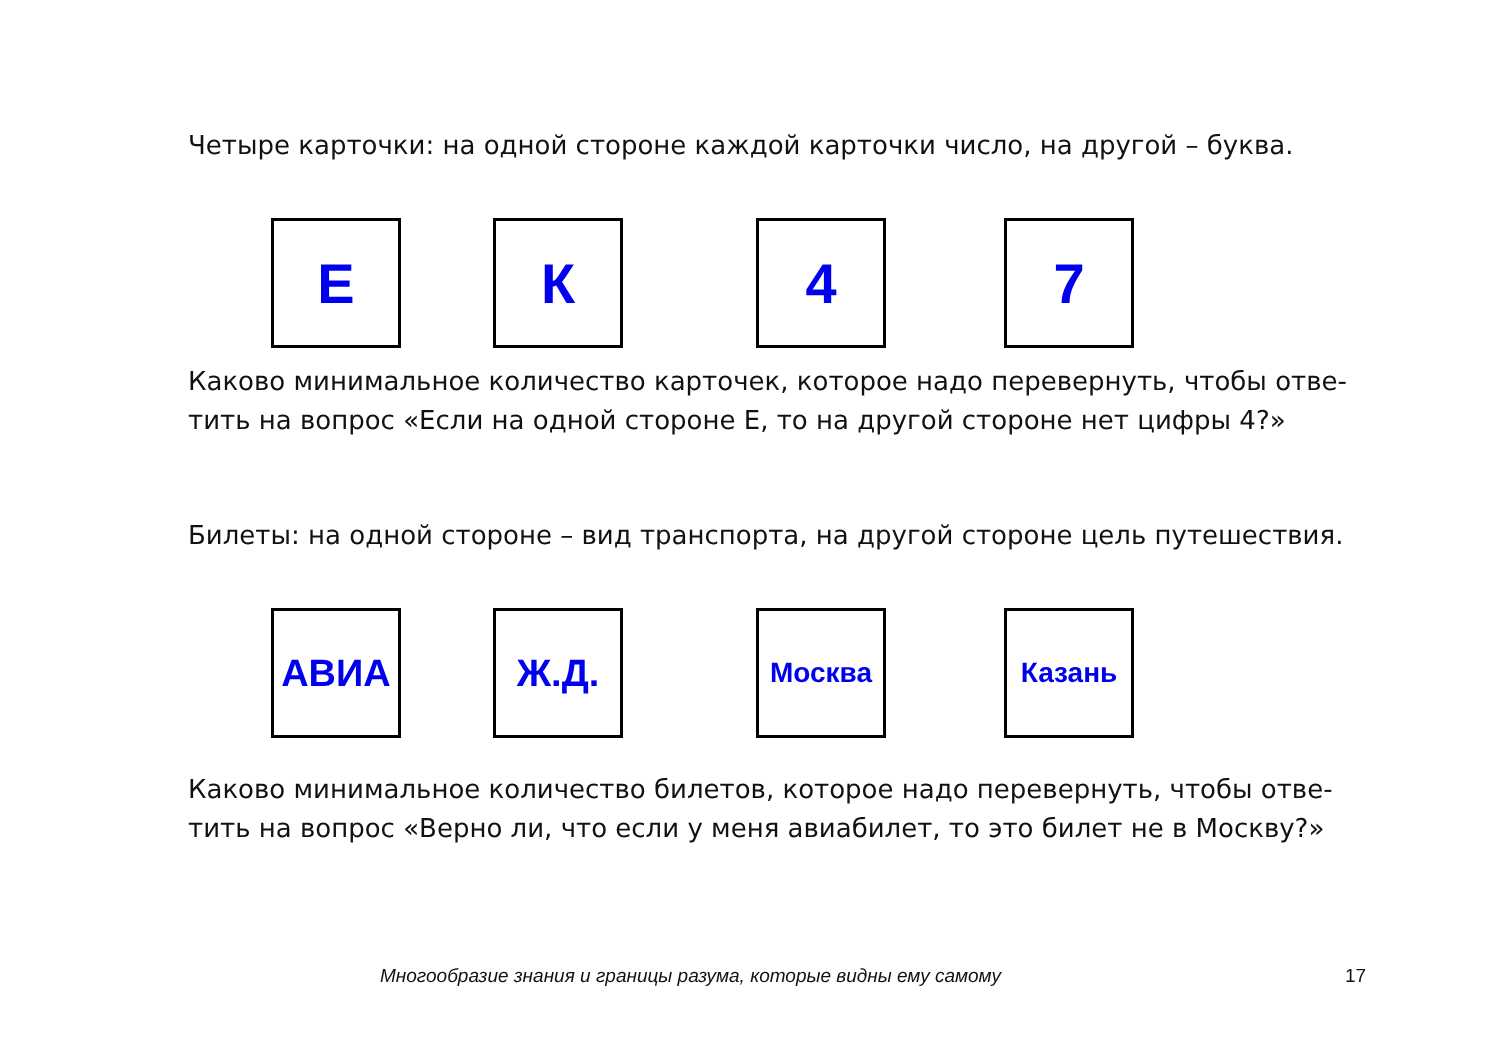Четыре карточки: на одной стороне каждой карточки число, на другой – буква.
Е К 4 7
Каково минимальное количество карточек, которое надо перевернуть, чтобы отве-тить на вопрос «Если на одной стороне Е, то на другой стороне нет цифры 4?»
Билеты: на одной стороне – вид транспорта, на другой стороне цель путешествия.
АВИА Ж.Д.
Москва Казань
Каково минимальное количество билетов, которое надо перевернуть, чтобы отве-тить на вопрос «Верно ли, что если у меня авиабилет, то это билет не в Москву?»
Многообразие знания и границы разума, которые видны ему самому
17